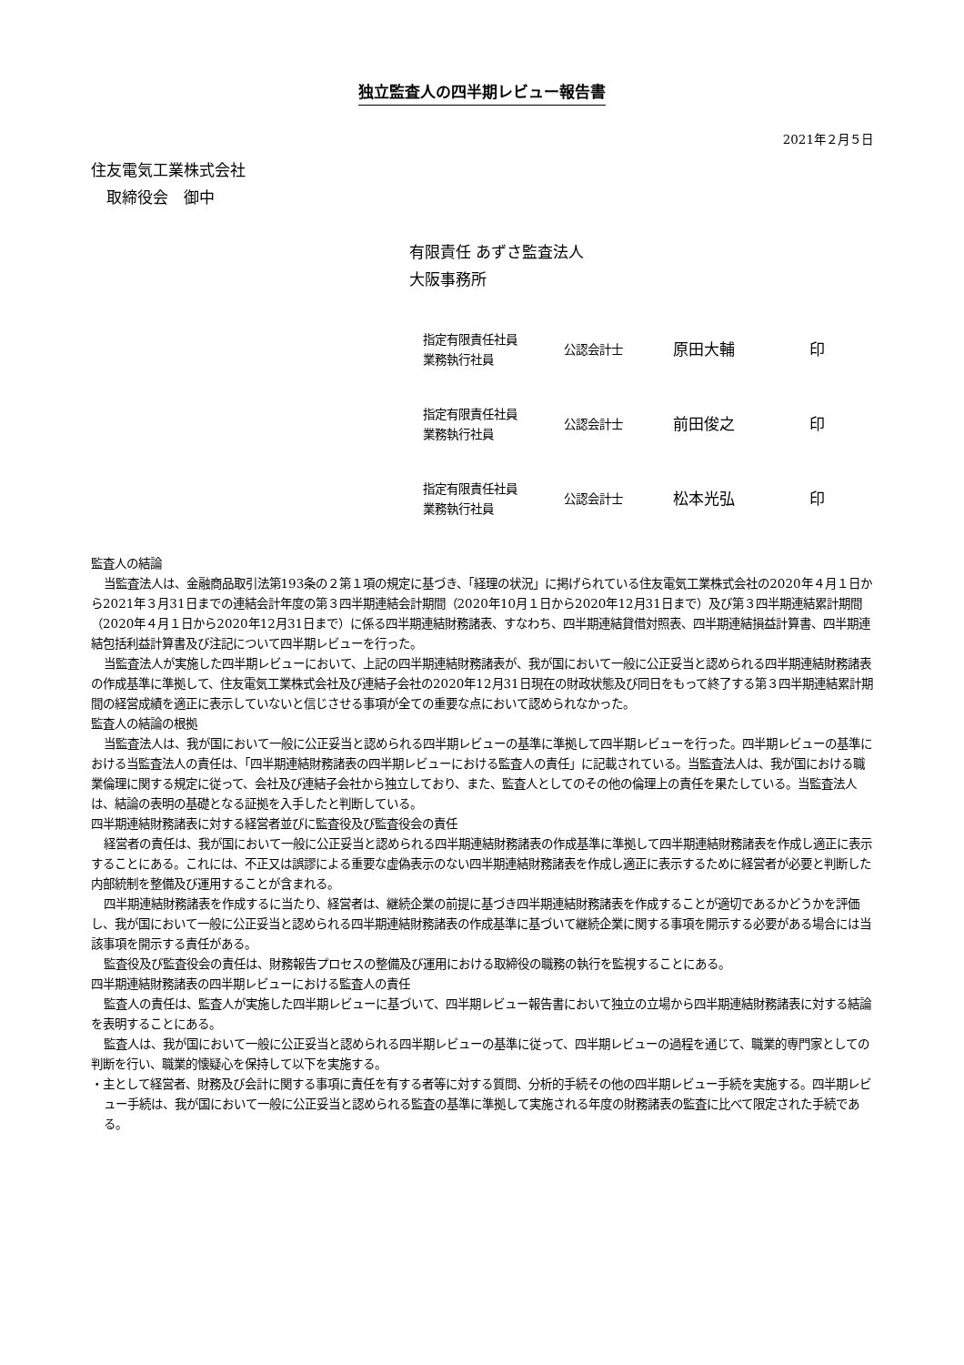独立監査人の四半期レビュー報告書
2021年２月５日
住友電気工業株式会社
　取締役会　御中
有限責任 あずさ監査法人
大阪事務所
| 指定有限責任社員 業務執行社員 | 公認会計士 | 原田大輔 | 印 |
| 指定有限責任社員 業務執行社員 | 公認会計士 | 前田俊之 | 印 |
| 指定有限責任社員 業務執行社員 | 公認会計士 | 松本光弘 | 印 |
監査人の結論
当監査法人は、金融商品取引法第193条の２第１項の規定に基づき、「経理の状況」に掲げられている住友電気工業株式会社の2020年４月１日から2021年３月31日までの連結会計年度の第３四半期連結会計期間（2020年10月１日から2020年12月31日まで）及び第３四半期連結累計期間（2020年４月１日から2020年12月31日まで）に係る四半期連結財務諸表、すなわち、四半期連結貸借対照表、四半期連結損益計算書、四半期連結包括利益計算書及び注記について四半期レビューを行った。
当監査法人が実施した四半期レビューにおいて、上記の四半期連結財務諸表が、我が国において一般に公正妥当と認められる四半期連結財務諸表の作成基準に準拠して、住友電気工業株式会社及び連結子会社の2020年12月31日現在の財政状態及び同日をもって終了する第３四半期連結累計期間の経営成績を適正に表示していないと信じさせる事項が全ての重要な点において認められなかった。
監査人の結論の根拠
当監査法人は、我が国において一般に公正妥当と認められる四半期レビューの基準に準拠して四半期レビューを行った。四半期レビューの基準における当監査法人の責任は、「四半期連結財務諸表の四半期レビューにおける監査人の責任」に記載されている。当監査法人は、我が国における職業倫理に関する規定に従って、会社及び連結子会社から独立しており、また、監査人としてのその他の倫理上の責任を果たしている。当監査法人は、結論の表明の基礎となる証拠を入手したと判断している。
四半期連結財務諸表に対する経営者並びに監査役及び監査役会の責任
経営者の責任は、我が国において一般に公正妥当と認められる四半期連結財務諸表の作成基準に準拠して四半期連結財務諸表を作成し適正に表示することにある。これには、不正又は誤謬による重要な虚偽表示のない四半期連結財務諸表を作成し適正に表示するために経営者が必要と判断した内部統制を整備及び運用することが含まれる。
四半期連結財務諸表を作成するに当たり、経営者は、継続企業の前提に基づき四半期連結財務諸表を作成することが適切であるかどうかを評価し、我が国において一般に公正妥当と認められる四半期連結財務諸表の作成基準に基づいて継続企業に関する事項を開示する必要がある場合には当該事項を開示する責任がある。
監査役及び監査役会の責任は、財務報告プロセスの整備及び運用における取締役の職務の執行を監視することにある。
四半期連結財務諸表の四半期レビューにおける監査人の責任
監査人の責任は、監査人が実施した四半期レビューに基づいて、四半期レビュー報告書において独立の立場から四半期連結財務諸表に対する結論を表明することにある。
監査人は、我が国において一般に公正妥当と認められる四半期レビューの基準に従って、四半期レビューの過程を通じて、職業的専門家としての判断を行い、職業的懐疑心を保持して以下を実施する。
・主として経営者、財務及び会計に関する事項に責任を有する者等に対する質問、分析的手続その他の四半期レビュー手続を実施する。四半期レビュー手続は、我が国において一般に公正妥当と認められる監査の基準に準拠して実施される年度の財務諸表の監査に比べて限定された手続である。